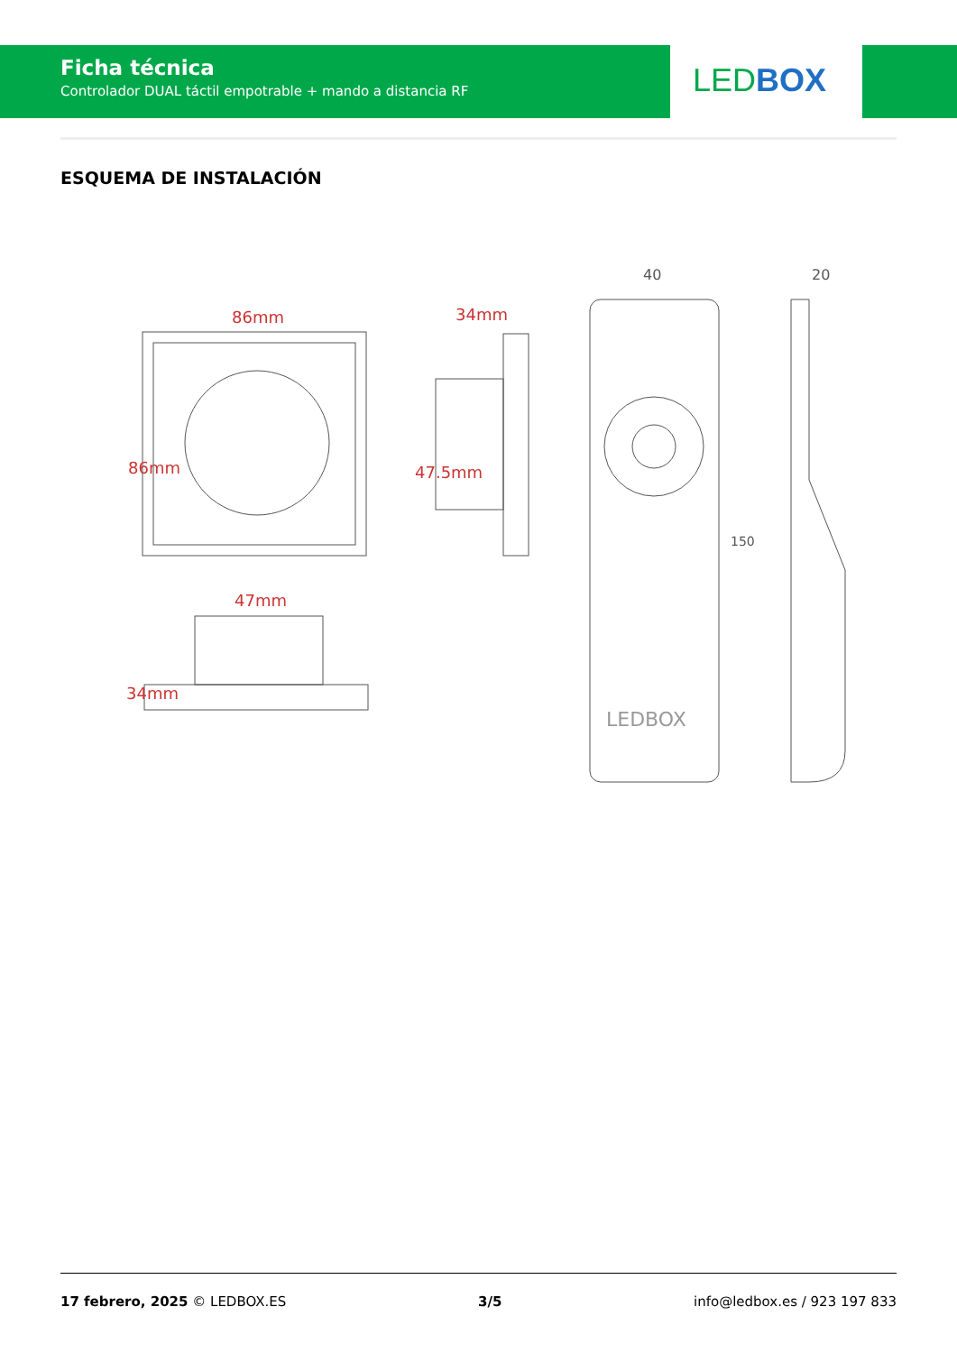Ficha técnica
Controlador DUAL táctil empotrable + mando a distancia RF
LED BOX
ESQUEMA DE INSTALACIÓN
86mm
34mm
47mm
86mm
47.5mm
34mm
40
20
150
LEDBOX
17 febrero, 2025 © LEDBOX.ES 3/5 info@ledbox.es / 923 197 833